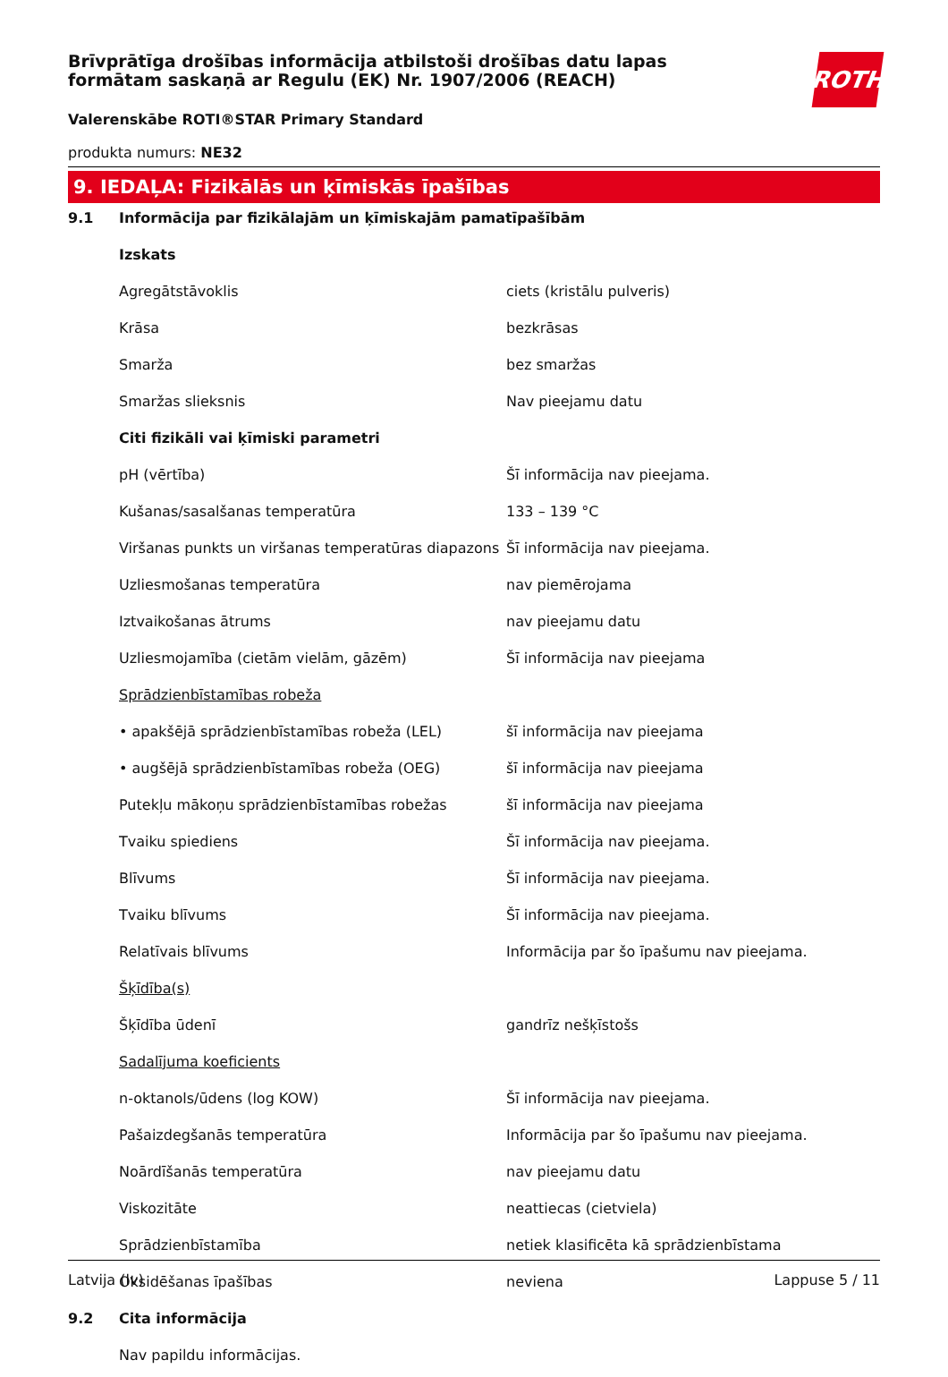ROTH
Brīvprātīga drošības informācija atbilstoši drošības datu lapas formātam saskaņā ar Regulu (EK) Nr. 1907/2006 (REACH)
Valerenskābe ROTI®STAR Primary Standard
produkta numurs: NE32
9. IEDAĻA: Fizikālās un ķīmiskās īpašības
| 9.1 | Informācija par fizikālajām un ķīmiskajām pamatīpašībām | |
| | Izskats | |
| | Agregātstāvoklis | ciets (kristālu pulveris) |
| | Krāsa | bezkrāsas |
| | Smarža | bez smaržas |
| | Smaržas slieksnis | Nav pieejamu datu |
| | Citi fizikāli vai ķīmiski parametri | |
| | pH (vērtība) | Šī informācija nav pieejama. |
| | Kušanas/sasalšanas temperatūra | 133 – 139 °C |
| | Viršanas punkts un viršanas temperatūras diapazons | Šī informācija nav pieejama. |
| | Uzliesmošanas temperatūra | nav piemērojama |
| | Iztvaikošanas ātrums | nav pieejamu datu |
| | Uzliesmojamība (cietām vielām, gāzēm) | Šī informācija nav pieejama |
| | Sprādzienbīstamības robeža | |
| | • apakšējā sprādzienbīstamības robeža (LEL) | šī informācija nav pieejama |
| | • augšējā sprādzienbīstamības robeža (OEG) | šī informācija nav pieejama |
| | Putekļu mākoņu sprādzienbīstamības robežas | šī informācija nav pieejama |
| | Tvaiku spiediens | Šī informācija nav pieejama. |
| | Blīvums | Šī informācija nav pieejama. |
| | Tvaiku blīvums | Šī informācija nav pieejama. |
| | Relatīvais blīvums | Informācija par šo īpašumu nav pieejama. |
| | Šķīdība(s) | |
| | Šķīdība ūdenī | gandrīz nešķīstošs |
| | Sadalījuma koeficients | |
| | n-oktanols/ūdens (log KOW) | Šī informācija nav pieejama. |
| | Pašaizdegšanās temperatūra | Informācija par šo īpašumu nav pieejama. |
| | Noārdīšanās temperatūra | nav pieejamu datu |
| | Viskozitāte | neattiecas (cietviela) |
| | Sprādzienbīstamība | netiek klasificēta kā sprādzienbīstama |
| | Oksidēšanas īpašības | neviena |
| 9.2 | Cita informācija | |
| | Nav papildu informācijas. | |
Latvija (lv) Lappuse 5 / 11